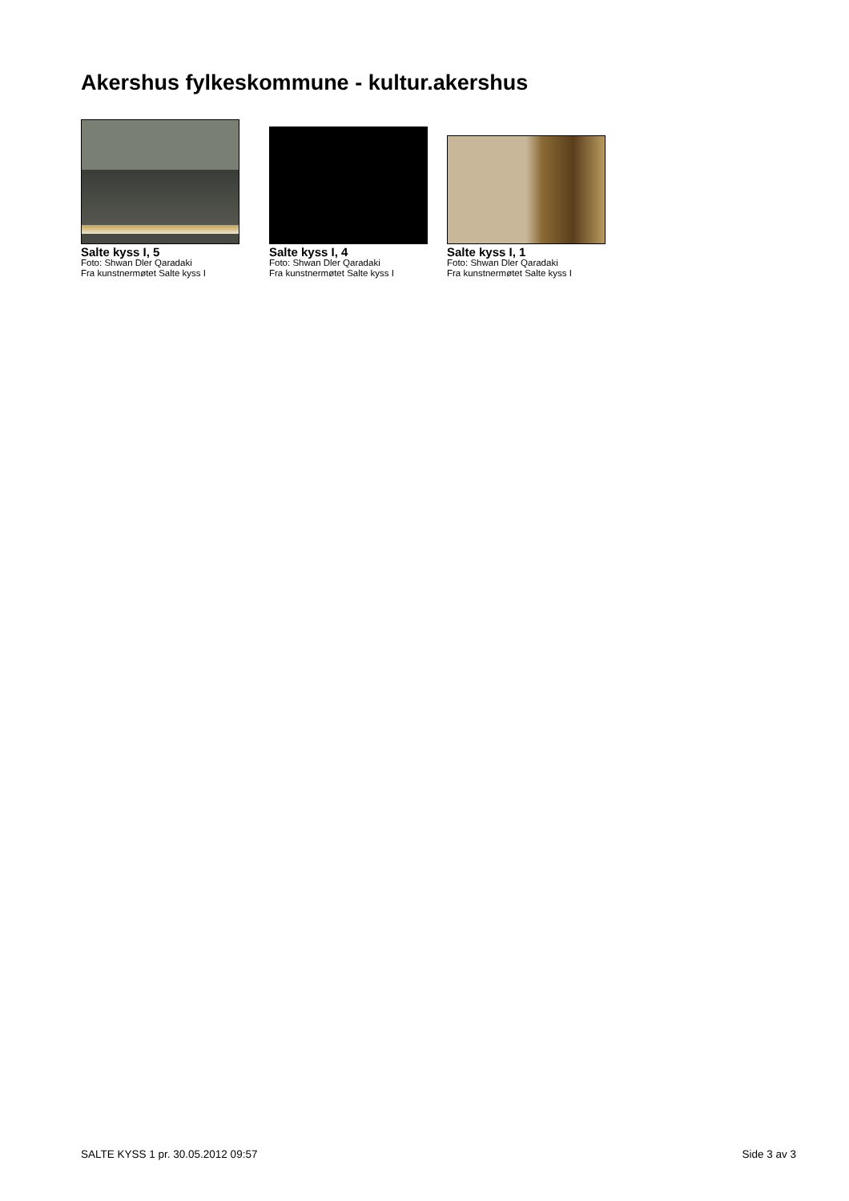Akershus fylkeskommune - kultur.akershus
Salte kyss I, 5
Foto: Shwan Dler Qaradaki
Fra kunstnermøtet Salte kyss I
Salte kyss I, 4
Foto: Shwan Dler Qaradaki
Fra kunstnermøtet Salte kyss I
Salte kyss I, 1
Foto: Shwan Dler Qaradaki
Fra kunstnermøtet Salte kyss I
SALTE KYSS 1 pr. 30.05.2012 09:57 Side 3 av 3